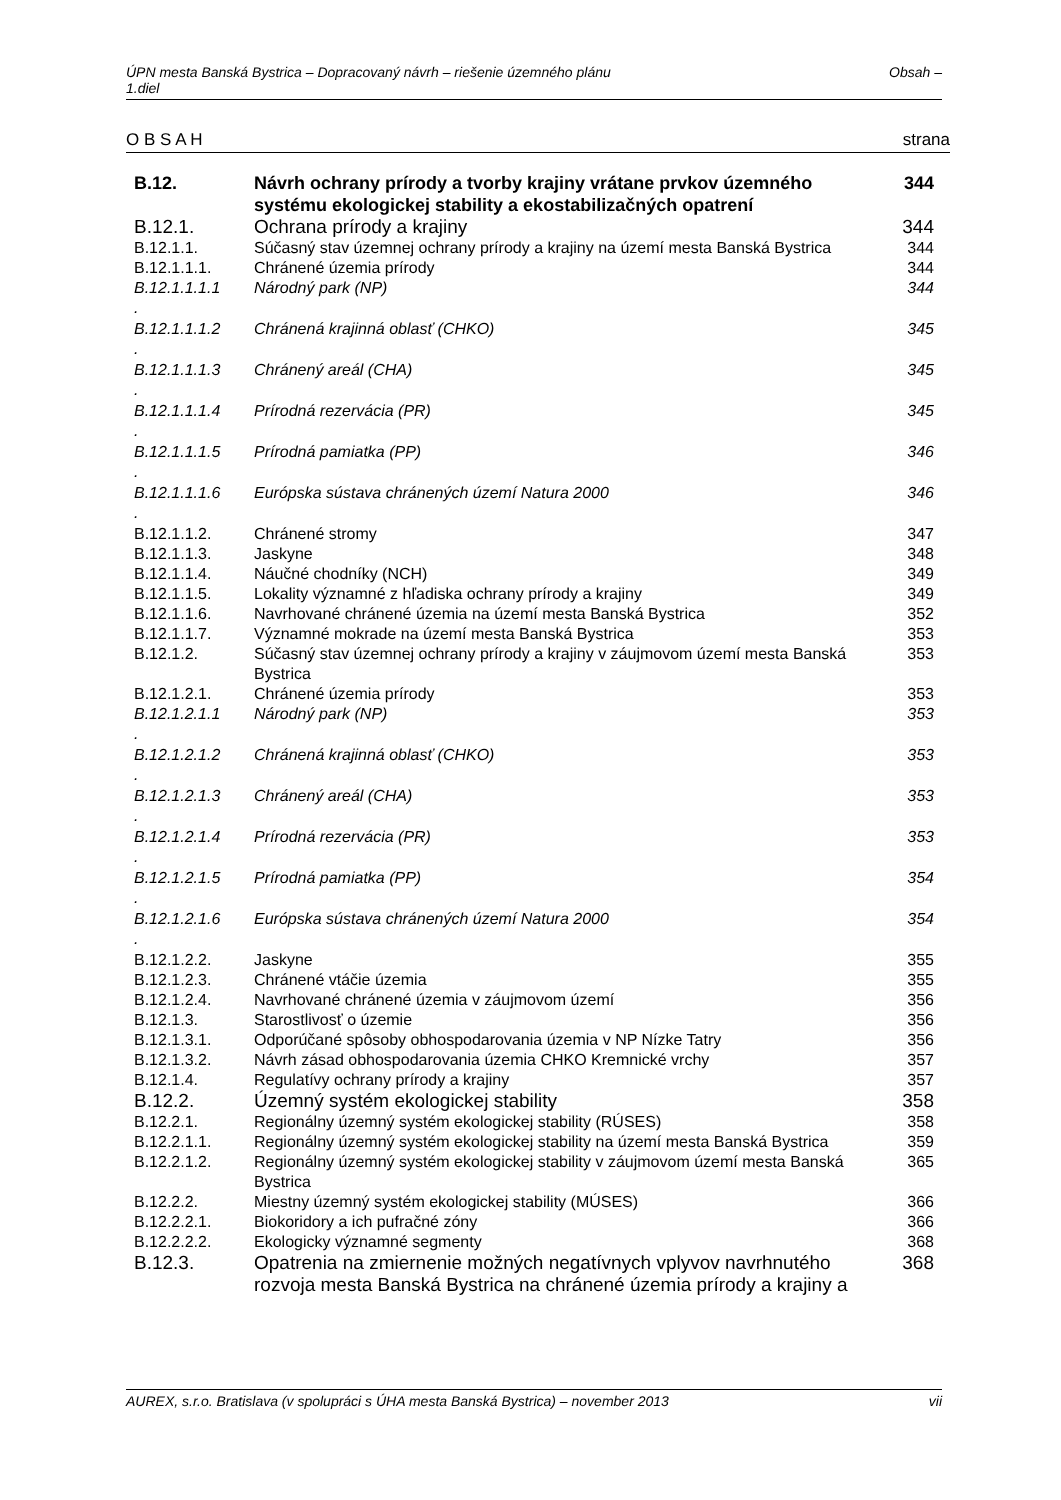ÚPN mesta Banská Bystrica – Dopracovaný návrh – riešenie územného plánu
1.diel Obsah –
O B S A H strana
| B.12. | Návrh ochrany prírody a tvorby krajiny vrátane prvkov územného systému ekologickej stability a ekostabilizačných opatrení | 344 |
| B.12.1. | Ochrana prírody a krajiny | 344 |
| B.12.1.1. | Súčasný stav územnej ochrany prírody a krajiny na území mesta Banská Bystrica | 344 |
| B.12.1.1.1. | Chránené územia prírody | 344 |
| B.12.1.1.1.1 . | Národný park (NP) | 344 |
| B.12.1.1.1.2 . | Chránená krajinná oblasť (CHKO) | 345 |
| B.12.1.1.1.3 . | Chránený areál (CHA) | 345 |
| B.12.1.1.1.4 . | Prírodná rezervácia (PR) | 345 |
| B.12.1.1.1.5 . | Prírodná pamiatka (PP) | 346 |
| B.12.1.1.1.6 . | Európska sústava chránených území Natura 2000 | 346 |
| B.12.1.1.2. | Chránené stromy | 347 |
| B.12.1.1.3. | Jaskyne | 348 |
| B.12.1.1.4. | Náučné chodníky (NCH) | 349 |
| B.12.1.1.5. | Lokality významné z hľadiska ochrany prírody a krajiny | 349 |
| B.12.1.1.6. | Navrhované chránené územia na území mesta Banská Bystrica | 352 |
| B.12.1.1.7. | Významné mokrade na území mesta Banská Bystrica | 353 |
| B.12.1.2. | Súčasný stav územnej ochrany prírody a krajiny v záujmovom území mesta Banská Bystrica | 353 |
| B.12.1.2.1. | Chránené územia prírody | 353 |
| B.12.1.2.1.1 . | Národný park (NP) | 353 |
| B.12.1.2.1.2 . | Chránená krajinná oblasť (CHKO) | 353 |
| B.12.1.2.1.3 . | Chránený areál (CHA) | 353 |
| B.12.1.2.1.4 . | Prírodná rezervácia (PR) | 353 |
| B.12.1.2.1.5 . | Prírodná pamiatka (PP) | 354 |
| B.12.1.2.1.6 . | Európska sústava chránených území Natura 2000 | 354 |
| B.12.1.2.2. | Jaskyne | 355 |
| B.12.1.2.3. | Chránené vtáčie územia | 355 |
| B.12.1.2.4. | Navrhované chránené územia v záujmovom území | 356 |
| B.12.1.3. | Starostlivosť o územie | 356 |
| B.12.1.3.1. | Odporúčané spôsoby obhospodarovania územia v NP Nízke Tatry | 356 |
| B.12.1.3.2. | Návrh zásad obhospodarovania územia CHKO Kremnické vrchy | 357 |
| B.12.1.4. | Regulatívy ochrany prírody a krajiny | 357 |
| B.12.2. | Územný systém ekologickej stability | 358 |
| B.12.2.1. | Regionálny územný systém ekologickej stability (RÚSES) | 358 |
| B.12.2.1.1. | Regionálny územný systém ekologickej stability na území mesta Banská Bystrica | 359 |
| B.12.2.1.2. | Regionálny územný systém ekologickej stability v záujmovom území mesta Banská Bystrica | 365 |
| B.12.2.2. | Miestny územný systém ekologickej stability (MÚSES) | 366 |
| B.12.2.2.1. | Biokoridory a ich pufračné zóny | 366 |
| B.12.2.2.2. | Ekologicky významné segmenty | 368 |
| B.12.3. | Opatrenia na zmiernenie možných negatívnych vplyvov navrhnutého rozvoja mesta Banská Bystrica na chránené územia prírody a krajiny a | 368 |
AUREX, s.r.o. Bratislava (v spolupráci s ÚHA mesta Banská Bystrica) – november 2013 vii